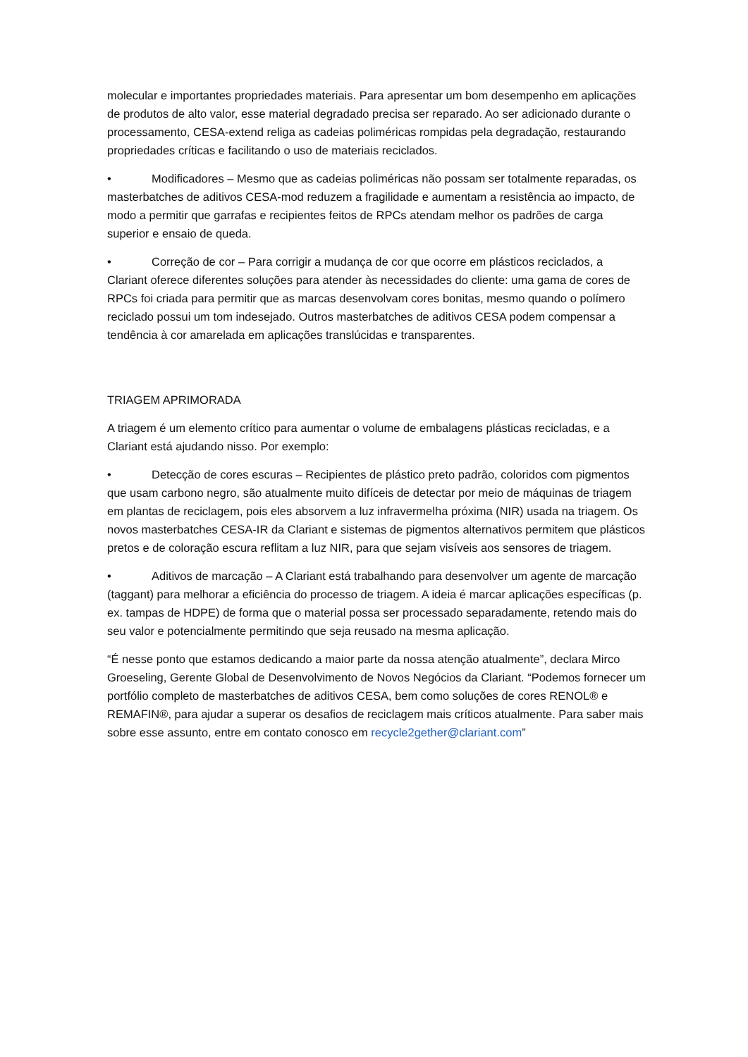molecular e importantes propriedades materiais. Para apresentar um bom desempenho em aplicações de produtos de alto valor, esse material degradado precisa ser reparado. Ao ser adicionado durante o processamento, CESA-extend religa as cadeias poliméricas rompidas pela degradação, restaurando propriedades críticas e facilitando o uso de materiais reciclados.
• Modificadores – Mesmo que as cadeias poliméricas não possam ser totalmente reparadas, os masterbatches de aditivos CESA-mod reduzem a fragilidade e aumentam a resistência ao impacto, de modo a permitir que garrafas e recipientes feitos de RPCs atendam melhor os padrões de carga superior e ensaio de queda.
• Correção de cor – Para corrigir a mudança de cor que ocorre em plásticos reciclados, a Clariant oferece diferentes soluções para atender às necessidades do cliente: uma gama de cores de RPCs foi criada para permitir que as marcas desenvolvam cores bonitas, mesmo quando o polímero reciclado possui um tom indesejado. Outros masterbatches de aditivos CESA podem compensar a tendência à cor amarelada em aplicações translúcidas e transparentes.
TRIAGEM APRIMORADA
A triagem é um elemento crítico para aumentar o volume de embalagens plásticas recicladas, e a Clariant está ajudando nisso. Por exemplo:
• Detecção de cores escuras – Recipientes de plástico preto padrão, coloridos com pigmentos que usam carbono negro, são atualmente muito difíceis de detectar por meio de máquinas de triagem em plantas de reciclagem, pois eles absorvem a luz infravermelha próxima (NIR) usada na triagem. Os novos masterbatches CESA-IR da Clariant e sistemas de pigmentos alternativos permitem que plásticos pretos e de coloração escura reflitam a luz NIR, para que sejam visíveis aos sensores de triagem.
• Aditivos de marcação – A Clariant está trabalhando para desenvolver um agente de marcação (taggant) para melhorar a eficiência do processo de triagem. A ideia é marcar aplicações específicas (p. ex. tampas de HDPE) de forma que o material possa ser processado separadamente, retendo mais do seu valor e potencialmente permitindo que seja reusado na mesma aplicação.
“É nesse ponto que estamos dedicando a maior parte da nossa atenção atualmente”, declara Mirco Groeseling, Gerente Global de Desenvolvimento de Novos Negócios da Clariant. “Podemos fornecer um portfólio completo de masterbatches de aditivos CESA, bem como soluções de cores RENOL® e REMAFIN®, para ajudar a superar os desafios de reciclagem mais críticos atualmente. Para saber mais sobre esse assunto, entre em contato conosco em recycle2gether@clariant.com”